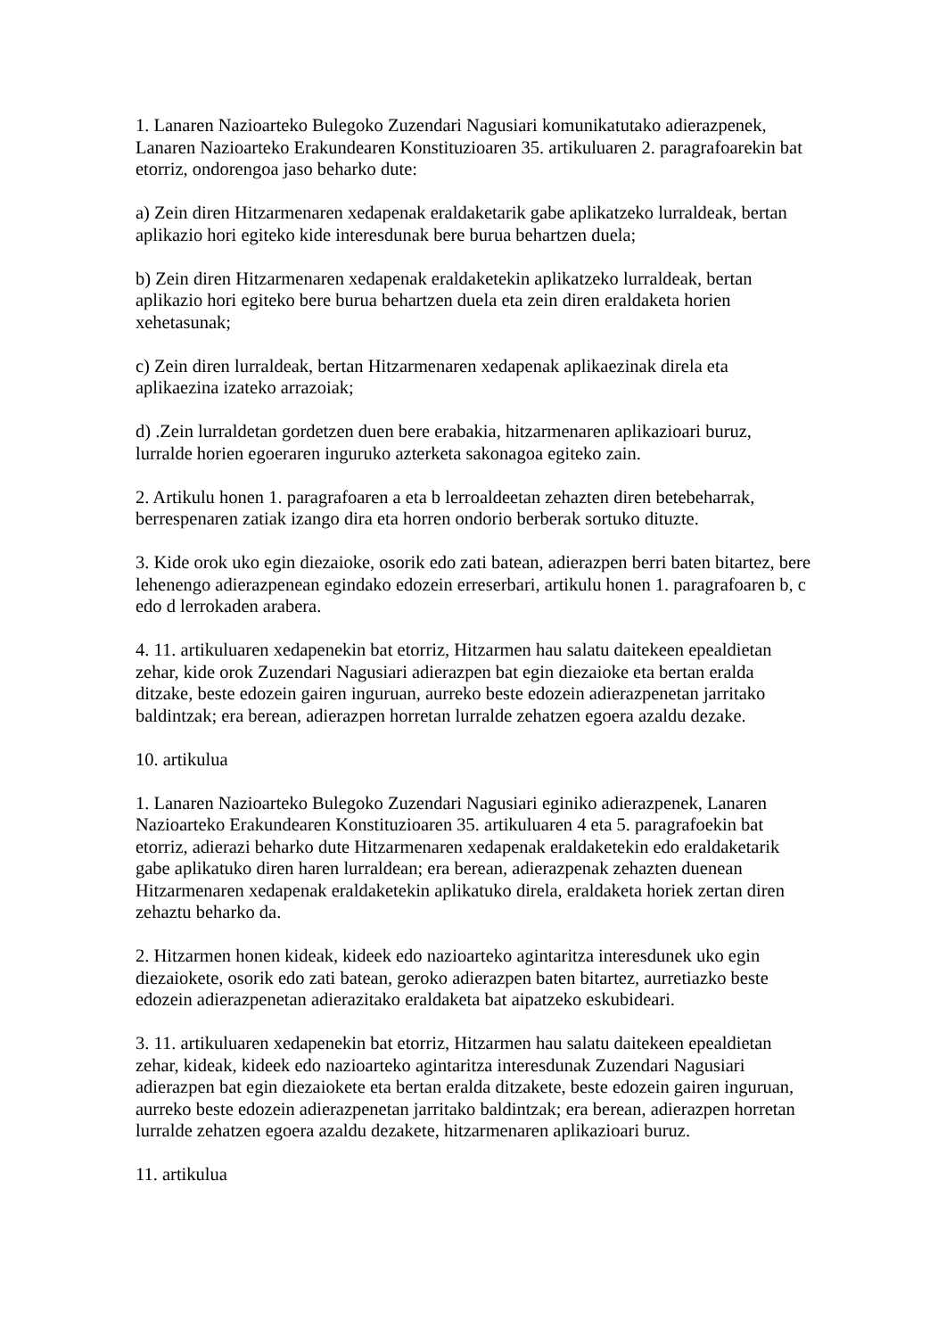1. Lanaren Nazioarteko Bulegoko Zuzendari Nagusiari komunikatutako adierazpenek, Lanaren Nazioarteko Erakundearen Konstituzioaren 35. artikuluaren 2. paragrafoarekin bat etorriz, ondorengoa jaso beharko dute:
a) Zein diren Hitzarmenaren xedapenak eraldaketarik gabe aplikatzeko lurraldeak, bertan aplikazio hori egiteko kide interesdunak bere burua behartzen duela;
b) Zein diren Hitzarmenaren xedapenak eraldaketekin aplikatzeko lurraldeak, bertan aplikazio hori egiteko bere burua behartzen duela eta zein diren eraldaketa horien xehetasunak;
c) Zein diren lurraldeak, bertan Hitzarmenaren xedapenak aplikaezinak direla eta aplikaezina izateko arrazoiak;
d) .Zein lurraldetan gordetzen duen bere erabakia, hitzarmenaren aplikazioari buruz, lurralde horien egoeraren inguruko azterketa sakonagoa egiteko zain.
2. Artikulu honen 1. paragrafoaren a eta b lerroaldeetan zehazten diren betebeharrak, berrespenaren zatiak izango dira eta horren ondorio berberak sortuko dituzte.
3. Kide orok uko egin diezaioke, osorik edo zati batean, adierazpen berri baten bitartez, bere lehenengo adierazpenean egindako edozein erreserbari, artikulu honen 1. paragrafoaren b, c edo d lerrokaden arabera.
4. 11. artikuluaren xedapenekin bat etorriz, Hitzarmen hau salatu daitekeen epealdietan zehar, kide orok Zuzendari Nagusiari adierazpen bat egin diezaioke eta bertan eralda ditzake, beste edozein gairen inguruan, aurreko beste edozein adierazpenetan jarritako baldintzak; era berean, adierazpen horretan lurralde zehatzen egoera azaldu dezake.
10. artikulua
1. Lanaren Nazioarteko Bulegoko Zuzendari Nagusiari eginiko adierazpenek, Lanaren Nazioarteko Erakundearen Konstituzioaren 35. artikuluaren 4 eta 5. paragrafoekin bat etorriz, adierazi beharko dute Hitzarmenaren xedapenak eraldaketekin edo eraldaketarik gabe aplikatuko diren haren lurraldean; era berean, adierazpenak zehazten duenean Hitzarmenaren xedapenak eraldaketekin aplikatuko direla, eraldaketa horiek zertan diren zehaztu beharko da.
2. Hitzarmen honen kideak, kideek edo nazioarteko agintaritza interesdunek uko egin diezaiokete, osorik edo zati batean, geroko adierazpen baten bitartez, aurretiazko beste edozein adierazpenetan adierazitako eraldaketa bat aipatzeko eskubideari.
3. 11. artikuluaren xedapenekin bat etorriz, Hitzarmen hau salatu daitekeen epealdietan zehar, kideak, kideek edo nazioarteko agintaritza interesdunak Zuzendari Nagusiari adierazpen bat egin diezaiokete eta bertan eralda ditzakete, beste edozein gairen inguruan, aurreko beste edozein adierazpenetan jarritako baldintzak; era berean, adierazpen horretan lurralde zehatzen egoera azaldu dezakete, hitzarmenaren aplikazioari buruz.
11. artikulua